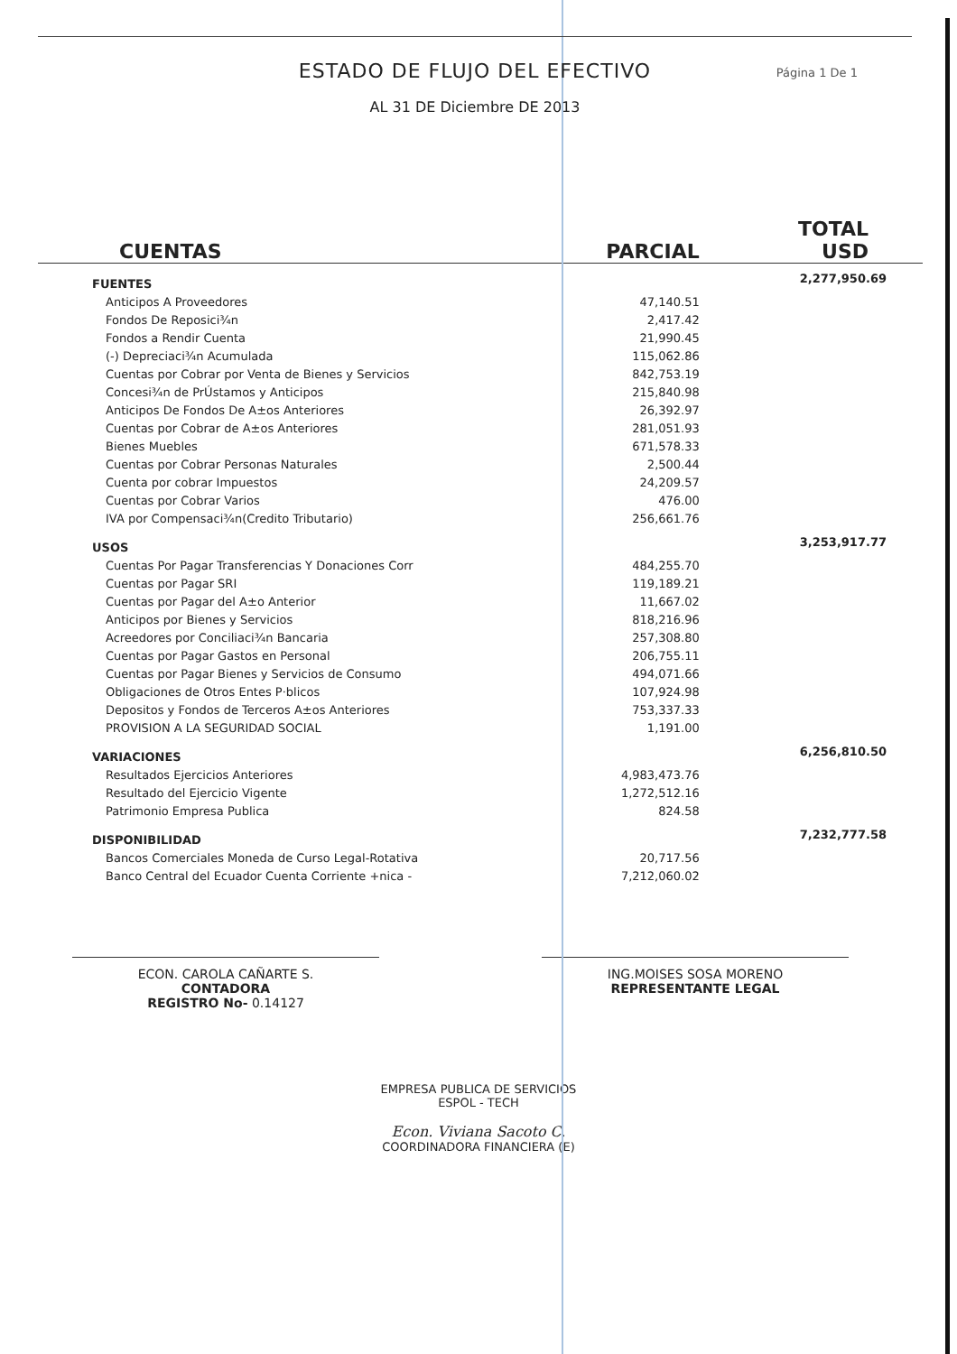ESTADO DE FLUJO DEL EFECTIVO
Página 1 De 1
AL 31 DE Diciembre DE 2013
| CUENTAS | PARCIAL | TOTAL USD |
| --- | --- | --- |
| FUENTES | | 2,277,950.69 |
| Anticipos A Proveedores | 47,140.51 | |
| Fondos De Reposici¾n | 2,417.42 | |
| Fondos a Rendir Cuenta | 21,990.45 | |
| (-) Depreciaci¾n Acumulada | 115,062.86 | |
| Cuentas por Cobrar por Venta de Bienes y Servicios | 842,753.19 | |
| Concesi¾n de PrÚstamos y Anticipos | 215,840.98 | |
| Anticipos De Fondos De A±os Anteriores | 26,392.97 | |
| Cuentas por Cobrar de A±os Anteriores | 281,051.93 | |
| Bienes Muebles | 671,578.33 | |
| Cuentas por Cobrar Personas Naturales | 2,500.44 | |
| Cuenta por cobrar Impuestos | 24,209.57 | |
| Cuentas por Cobrar Varios | 476.00 | |
| IVA por Compensaci¾n(Credito Tributario) | 256,661.76 | |
| USOS | | 3,253,917.77 |
| Cuentas Por Pagar Transferencias Y Donaciones Corr | 484,255.70 | |
| Cuentas por Pagar SRI | 119,189.21 | |
| Cuentas por Pagar del A±o Anterior | 11,667.02 | |
| Anticipos por Bienes y Servicios | 818,216.96 | |
| Acreedores por Conciliaci¾n Bancaria | 257,308.80 | |
| Cuentas por Pagar Gastos en Personal | 206,755.11 | |
| Cuentas por Pagar Bienes y Servicios de Consumo | 494,071.66 | |
| Obligaciones de Otros Entes P·blicos | 107,924.98 | |
| Depositos y Fondos de Terceros A±os Anteriores | 753,337.33 | |
| PROVISION A LA SEGURIDAD SOCIAL | 1,191.00 | |
| VARIACIONES | | 6,256,810.50 |
| Resultados Ejercicios Anteriores | 4,983,473.76 | |
| Resultado del Ejercicio Vigente | 1,272,512.16 | |
| Patrimonio Empresa Publica | 824.58 | |
| DISPONIBILIDAD | | 7,232,777.58 |
| Bancos Comerciales Moneda de Curso Legal-Rotativa | 20,717.56 | |
| Banco Central del Ecuador Cuenta Corriente +nica - | 7,212,060.02 | |
ECON. CAROLA CAÑARTE S.
CONTADORA
REGISTRO No- 0.14127
ING.MOISES SOSA MORENO
REPRESENTANTE LEGAL
EMPRESA PUBLICA DE SERVICIOS
ESPOL - TECH
Econ. Viviana Sacoto C.
COORDINADORA FINANCIERA (E)